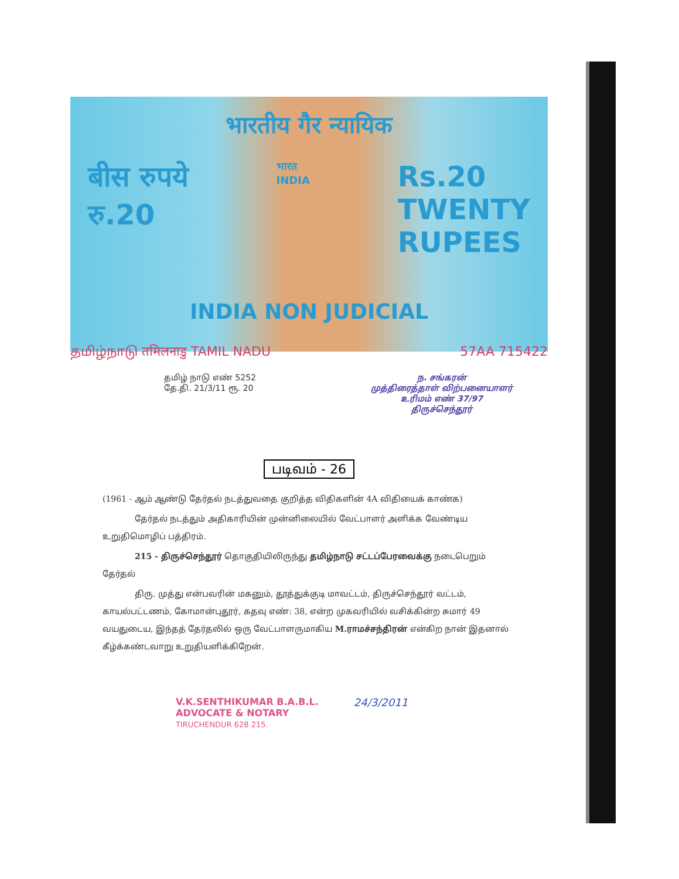भारतीय गैर न्यायिक
बीस रुपये
रु.20
भारत
INDIA
Rs.20
TWENTY
RUPEES
INDIA NON JUDICIAL
தமிழ்நாடு तमिलनाडु TAMIL NADU 57AA 715422
தமிழ் நாடு எண் 5252
தே.தி. 21/3/11 ரூ. 20
ந. சங்கரன்
முத்திரைத்தாள் விற்பனையாளர்
உரிமம் எண் 37/97
திருச்செந்தூர்
படிவம் - 26
(1961 - ஆம் ஆண்டு தேர்தல் நடத்துவதை குறித்த விதிகளின் 4A விதியைக் காண்க)
தேர்தல் நடத்தும் அதிகாரியின் முன்னிலையில் வேட்பாளர் அளிக்க வேண்டிய உறுதிமொழிப் பத்திரம்.
215 - திருச்செந்தூர் தொகுதியிலிருந்து தமிழ்நாடு சட்டப்பேரவைக்கு நடைபெறும் தேர்தல்
திரு. முத்து என்பவரின் மகனும், தூத்துக்குடி மாவட்டம், திருச்செந்தூர் வட்டம், காயல்பட்டணம், கோமான்புதூர், கதவு எண்: 38, என்ற முகவரியில் வசிக்கின்ற சுமார் 49 வயதுடைய, இந்தத் தேர்தலில் ஒரு வேட்பாளருமாகிய M.ராமச்சந்திரன் என்கிற நான் இதனால் கீழ்க்கண்டவாறு உறுதியளிக்கிறேன்.
V.K.SENTHIKUMAR B.A.B.L.
ADVOCATE & NOTARY
TIRUCHENDUR 628 215.
24/3/2011